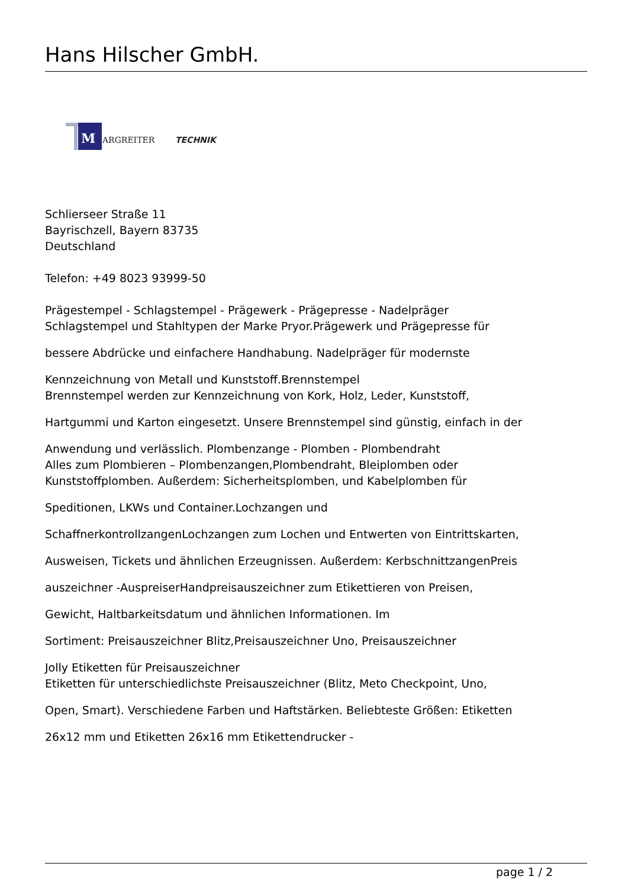Hans Hilscher GmbH.
M
ARGREITER
TECHNIK
Schlierseer Straße 11
Bayrischzell, Bayern 83735
Deutschland
Telefon: +49 8023 93999-50
Prägestempel - Schlagstempel - Prägewerk - Prägepresse - Nadelpräger
Schlagstempel und Stahltypen der Marke Pryor.Prägewerk und Prägepresse für
bessere Abdrücke und einfachere Handhabung. Nadelpräger für modernste
Kennzeichnung von Metall und Kunststoff.Brennstempel
Brennstempel werden zur Kennzeichnung von Kork, Holz, Leder, Kunststoff,
Hartgummi und Karton eingesetzt. Unsere Brennstempel sind günstig, einfach in der
Anwendung und verlässlich. Plombenzange - Plomben - Plombendraht
Alles zum Plombieren – Plombenzangen,Plombendraht, Bleiplomben oder
Kunststoffplomben. Außerdem: Sicherheitsplomben, und Kabelplomben für
Speditionen, LKWs und Container.Lochzangen und
SchaffnerkontrollzangenLochzangen zum Lochen und Entwerten von Eintrittskarten,
Ausweisen, Tickets und ähnlichen Erzeugnissen. Außerdem: KerbschnittzangenPreis
auszeichner -AuspreiserHandpreisauszeichner zum Etikettieren von Preisen,
Gewicht, Haltbarkeitsdatum und ähnlichen Informationen. Im
Sortiment: Preisauszeichner Blitz,Preisauszeichner Uno, Preisauszeichner
Jolly Etiketten für Preisauszeichner
Etiketten für unterschiedlichste Preisauszeichner (Blitz, Meto Checkpoint, Uno,
Open, Smart). Verschiedene Farben und Haftstärken. Beliebteste Größen: Etiketten
26x12 mm und Etiketten 26x16 mm Etikettendrucker -
page 1 / 2